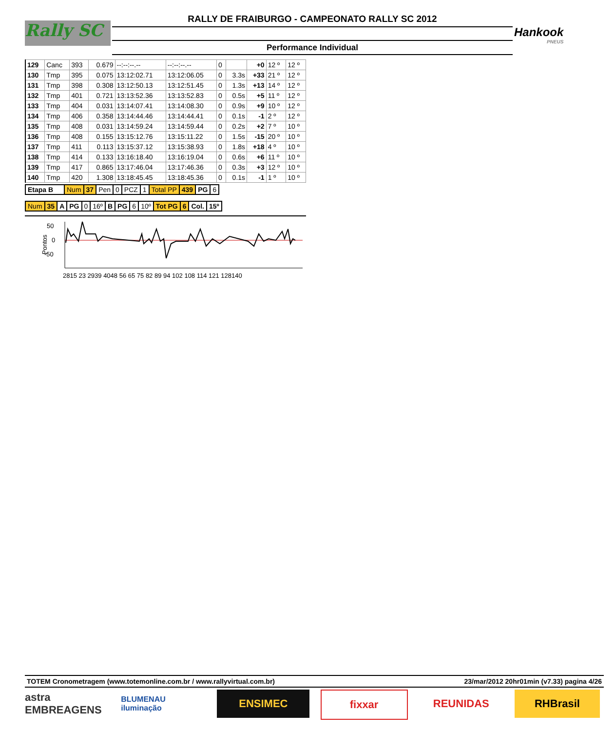Rally SC
RALLY DE FRAIBURGO - CAMPEONATO RALLY SC 2012
Performance Individual
Hankook
PNEUS
| 129 | Canc | 393 | 0.679 | --:--:--.-- | --:--:--.-- | 0 | | +0 | 12 º | 12 º |
| 130 | Tmp | 395 | 0.075 | 13:12:02.71 | 13:12:06.05 | 0 | 3.3s | +33 | 21 º | 12 º |
| 131 | Tmp | 398 | 0.308 | 13:12:50.13 | 13:12:51.45 | 0 | 1.3s | +13 | 14 º | 12 º |
| 132 | Tmp | 401 | 0.721 | 13:13:52.36 | 13:13:52.83 | 0 | 0.5s | +5 | 11 º | 12 º |
| 133 | Tmp | 404 | 0.031 | 13:14:07.41 | 13:14:08.30 | 0 | 0.9s | +9 | 10 º | 12 º |
| 134 | Tmp | 406 | 0.358 | 13:14:44.46 | 13:14:44.41 | 0 | 0.1s | -1 | 2 º | 12 º |
| 135 | Tmp | 408 | 0.031 | 13:14:59.24 | 13:14:59.44 | 0 | 0.2s | +2 | 7 º | 10 º |
| 136 | Tmp | 408 | 0.155 | 13:15:12.76 | 13:15:11.22 | 0 | 1.5s | -15 | 20 º | 10 º |
| 137 | Tmp | 411 | 0.113 | 13:15:37.12 | 13:15:38.93 | 0 | 1.8s | +18 | 4 º | 10 º |
| 138 | Tmp | 414 | 0.133 | 13:16:18.40 | 13:16:19.04 | 0 | 0.6s | +6 | 11 º | 10 º |
| 139 | Tmp | 417 | 0.865 | 13:17:46.04 | 13:17:46.36 | 0 | 0.3s | +3 | 12 º | 10 º |
| 140 | Tmp | 420 | 1.308 | 13:18:45.45 | 13:18:45.36 | 0 | 0.1s | -1 | 1 º | 10 º |
| Etapa B | Num | 37 | Pen | 0 | PCZ | 1 | Total PP | 439 | PG | 6 |
| Num | 35 | A | PG | 0 | 16º | B | PG | 6 | 10º | Tot PG | 6 | Col. | 15º |
50
0
-50
Pontos
2815 23 2939 4048 56 65 75 82 89 94 102 108 114 121 128140
TOTEM Cronometragem (www.totemonline.com.br / www.rallyvirtual.com.br) 23/mar/2012 20hr01min (v7.33) pagina 4/26
astra EMBREAGENS
BLUMENAU iluminação
ENSIMEC fixxar REUNIDAS RHBrasil